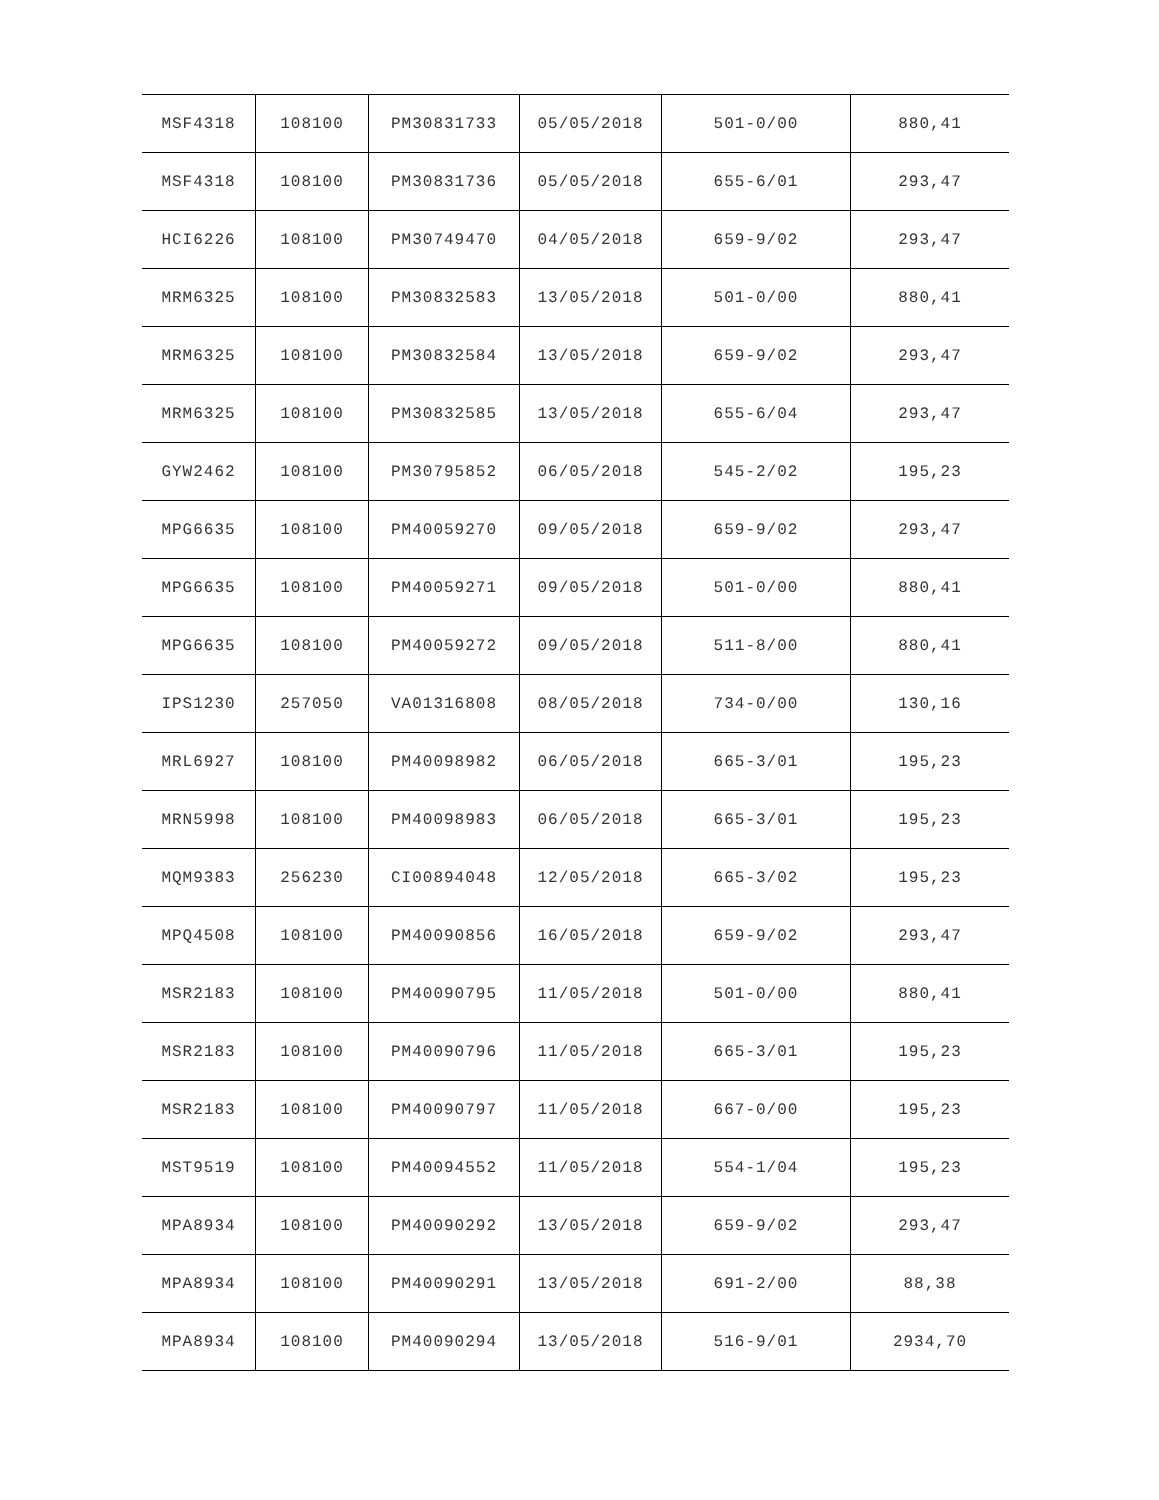| MSF4318 | 108100 | PM30831733 | 05/05/2018 | 501-0/00 | 880,41 |
| MSF4318 | 108100 | PM30831736 | 05/05/2018 | 655-6/01 | 293,47 |
| HCI6226 | 108100 | PM30749470 | 04/05/2018 | 659-9/02 | 293,47 |
| MRM6325 | 108100 | PM30832583 | 13/05/2018 | 501-0/00 | 880,41 |
| MRM6325 | 108100 | PM30832584 | 13/05/2018 | 659-9/02 | 293,47 |
| MRM6325 | 108100 | PM30832585 | 13/05/2018 | 655-6/04 | 293,47 |
| GYW2462 | 108100 | PM30795852 | 06/05/2018 | 545-2/02 | 195,23 |
| MPG6635 | 108100 | PM40059270 | 09/05/2018 | 659-9/02 | 293,47 |
| MPG6635 | 108100 | PM40059271 | 09/05/2018 | 501-0/00 | 880,41 |
| MPG6635 | 108100 | PM40059272 | 09/05/2018 | 511-8/00 | 880,41 |
| IPS1230 | 257050 | VA01316808 | 08/05/2018 | 734-0/00 | 130,16 |
| MRL6927 | 108100 | PM40098982 | 06/05/2018 | 665-3/01 | 195,23 |
| MRN5998 | 108100 | PM40098983 | 06/05/2018 | 665-3/01 | 195,23 |
| MQM9383 | 256230 | CI00894048 | 12/05/2018 | 665-3/02 | 195,23 |
| MPQ4508 | 108100 | PM40090856 | 16/05/2018 | 659-9/02 | 293,47 |
| MSR2183 | 108100 | PM40090795 | 11/05/2018 | 501-0/00 | 880,41 |
| MSR2183 | 108100 | PM40090796 | 11/05/2018 | 665-3/01 | 195,23 |
| MSR2183 | 108100 | PM40090797 | 11/05/2018 | 667-0/00 | 195,23 |
| MST9519 | 108100 | PM40094552 | 11/05/2018 | 554-1/04 | 195,23 |
| MPA8934 | 108100 | PM40090292 | 13/05/2018 | 659-9/02 | 293,47 |
| MPA8934 | 108100 | PM40090291 | 13/05/2018 | 691-2/00 | 88,38 |
| MPA8934 | 108100 | PM40090294 | 13/05/2018 | 516-9/01 | 2934,70 |